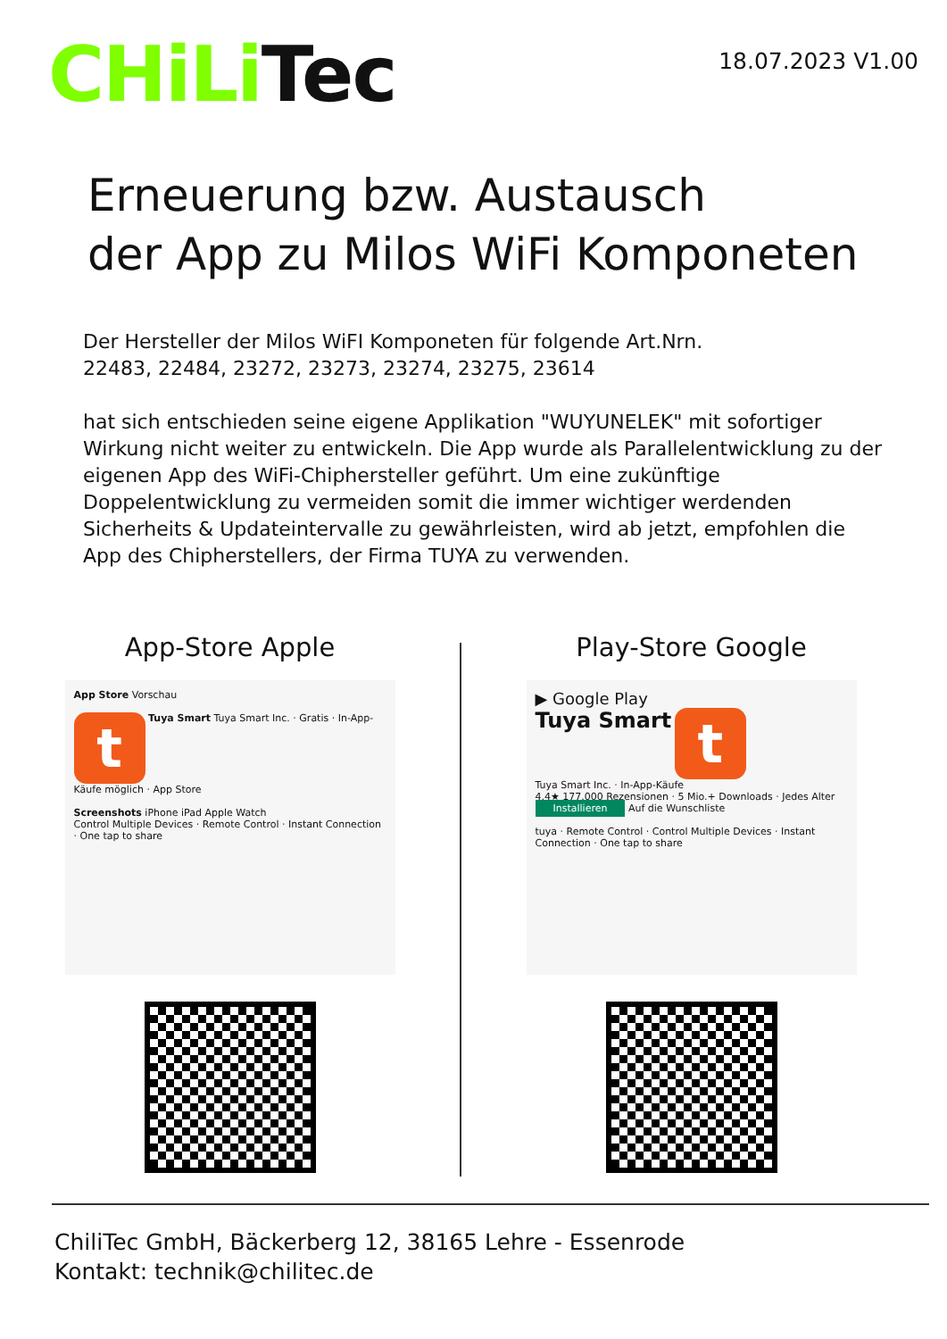CHiLi Tec
18.07.2023 V1.00
Erneuerung bzw. Austausch
der App zu Milos WiFi Komponeten
Der Hersteller der Milos WiFI Komponeten für folgende Art.Nrn.
22483, 22484, 23272, 23273, 23274, 23275, 23614
hat sich entschieden seine eigene Applikation "WUYUNELEK" mit sofortiger Wirkung nicht weiter zu entwickeln. Die App wurde als Parallelentwicklung zu der eigenen App des WiFi-Chiphersteller geführt. Um eine zukünftige Doppelentwicklung zu vermeiden somit die immer wichtiger werdenden Sicherheits & Updateintervalle zu gewährleisten, wird ab jetzt, empfohlen die App des Chipherstellers, der Firma TUYA zu verwenden.
App-Store Apple
App Store Vorschau
t Tuya Smart Tuya Smart Inc. · Gratis · In-App-Käufe möglich · App Store
Screenshots iPhone iPad Apple Watch
Control Multiple Devices · Remote Control · Instant Connection · One tap to share
Play-Store Google
▶ Google Play
Tuya Smart t
Tuya Smart Inc. · In-App-Käufe
4,4★ 177.000 Rezensionen · 5 Mio.+ Downloads · Jedes Alter
Installieren Auf die Wunschliste
tuya · Remote Control · Control Multiple Devices · Instant Connection · One tap to share
ChiliTec GmbH, Bäckerberg 12, 38165 Lehre - Essenrode
Kontakt: technik@chilitec.de